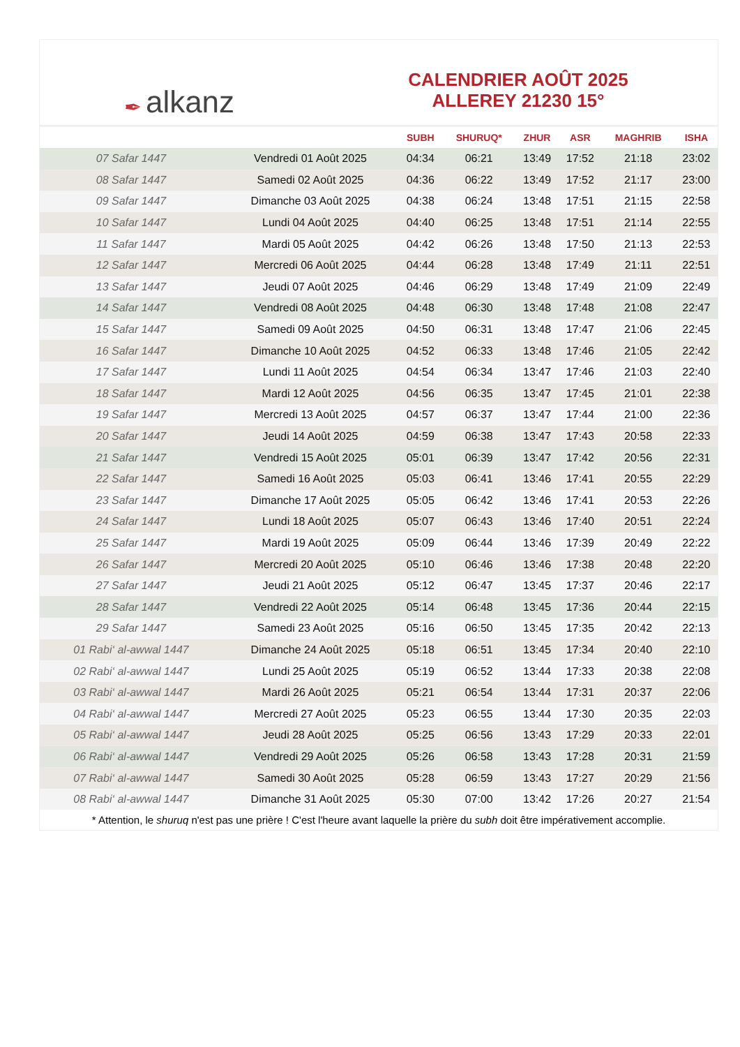✒ alkanz
CALENDRIER AOÛT 2025
ALLEREY 21230 15°
| | | SUBH | SHURUQ* | ZHUR | ASR | MAGHRIB | ISHA |
| --- | --- | --- | --- | --- | --- | --- | --- |
| 07 Safar 1447 | Vendredi 01 Août 2025 | 04:34 | 06:21 | 13:49 | 17:52 | 21:18 | 23:02 |
| 08 Safar 1447 | Samedi 02 Août 2025 | 04:36 | 06:22 | 13:49 | 17:52 | 21:17 | 23:00 |
| 09 Safar 1447 | Dimanche 03 Août 2025 | 04:38 | 06:24 | 13:48 | 17:51 | 21:15 | 22:58 |
| 10 Safar 1447 | Lundi 04 Août 2025 | 04:40 | 06:25 | 13:48 | 17:51 | 21:14 | 22:55 |
| 11 Safar 1447 | Mardi 05 Août 2025 | 04:42 | 06:26 | 13:48 | 17:50 | 21:13 | 22:53 |
| 12 Safar 1447 | Mercredi 06 Août 2025 | 04:44 | 06:28 | 13:48 | 17:49 | 21:11 | 22:51 |
| 13 Safar 1447 | Jeudi 07 Août 2025 | 04:46 | 06:29 | 13:48 | 17:49 | 21:09 | 22:49 |
| 14 Safar 1447 | Vendredi 08 Août 2025 | 04:48 | 06:30 | 13:48 | 17:48 | 21:08 | 22:47 |
| 15 Safar 1447 | Samedi 09 Août 2025 | 04:50 | 06:31 | 13:48 | 17:47 | 21:06 | 22:45 |
| 16 Safar 1447 | Dimanche 10 Août 2025 | 04:52 | 06:33 | 13:48 | 17:46 | 21:05 | 22:42 |
| 17 Safar 1447 | Lundi 11 Août 2025 | 04:54 | 06:34 | 13:47 | 17:46 | 21:03 | 22:40 |
| 18 Safar 1447 | Mardi 12 Août 2025 | 04:56 | 06:35 | 13:47 | 17:45 | 21:01 | 22:38 |
| 19 Safar 1447 | Mercredi 13 Août 2025 | 04:57 | 06:37 | 13:47 | 17:44 | 21:00 | 22:36 |
| 20 Safar 1447 | Jeudi 14 Août 2025 | 04:59 | 06:38 | 13:47 | 17:43 | 20:58 | 22:33 |
| 21 Safar 1447 | Vendredi 15 Août 2025 | 05:01 | 06:39 | 13:47 | 17:42 | 20:56 | 22:31 |
| 22 Safar 1447 | Samedi 16 Août 2025 | 05:03 | 06:41 | 13:46 | 17:41 | 20:55 | 22:29 |
| 23 Safar 1447 | Dimanche 17 Août 2025 | 05:05 | 06:42 | 13:46 | 17:41 | 20:53 | 22:26 |
| 24 Safar 1447 | Lundi 18 Août 2025 | 05:07 | 06:43 | 13:46 | 17:40 | 20:51 | 22:24 |
| 25 Safar 1447 | Mardi 19 Août 2025 | 05:09 | 06:44 | 13:46 | 17:39 | 20:49 | 22:22 |
| 26 Safar 1447 | Mercredi 20 Août 2025 | 05:10 | 06:46 | 13:46 | 17:38 | 20:48 | 22:20 |
| 27 Safar 1447 | Jeudi 21 Août 2025 | 05:12 | 06:47 | 13:45 | 17:37 | 20:46 | 22:17 |
| 28 Safar 1447 | Vendredi 22 Août 2025 | 05:14 | 06:48 | 13:45 | 17:36 | 20:44 | 22:15 |
| 29 Safar 1447 | Samedi 23 Août 2025 | 05:16 | 06:50 | 13:45 | 17:35 | 20:42 | 22:13 |
| 01 Rabi‘ al-awwal 1447 | Dimanche 24 Août 2025 | 05:18 | 06:51 | 13:45 | 17:34 | 20:40 | 22:10 |
| 02 Rabi‘ al-awwal 1447 | Lundi 25 Août 2025 | 05:19 | 06:52 | 13:44 | 17:33 | 20:38 | 22:08 |
| 03 Rabi‘ al-awwal 1447 | Mardi 26 Août 2025 | 05:21 | 06:54 | 13:44 | 17:31 | 20:37 | 22:06 |
| 04 Rabi‘ al-awwal 1447 | Mercredi 27 Août 2025 | 05:23 | 06:55 | 13:44 | 17:30 | 20:35 | 22:03 |
| 05 Rabi‘ al-awwal 1447 | Jeudi 28 Août 2025 | 05:25 | 06:56 | 13:43 | 17:29 | 20:33 | 22:01 |
| 06 Rabi‘ al-awwal 1447 | Vendredi 29 Août 2025 | 05:26 | 06:58 | 13:43 | 17:28 | 20:31 | 21:59 |
| 07 Rabi‘ al-awwal 1447 | Samedi 30 Août 2025 | 05:28 | 06:59 | 13:43 | 17:27 | 20:29 | 21:56 |
| 08 Rabi‘ al-awwal 1447 | Dimanche 31 Août 2025 | 05:30 | 07:00 | 13:42 | 17:26 | 20:27 | 21:54 |
* Attention, le shuruq n'est pas une prière ! C'est l'heure avant laquelle la prière du subh doit être impérativement accomplie.